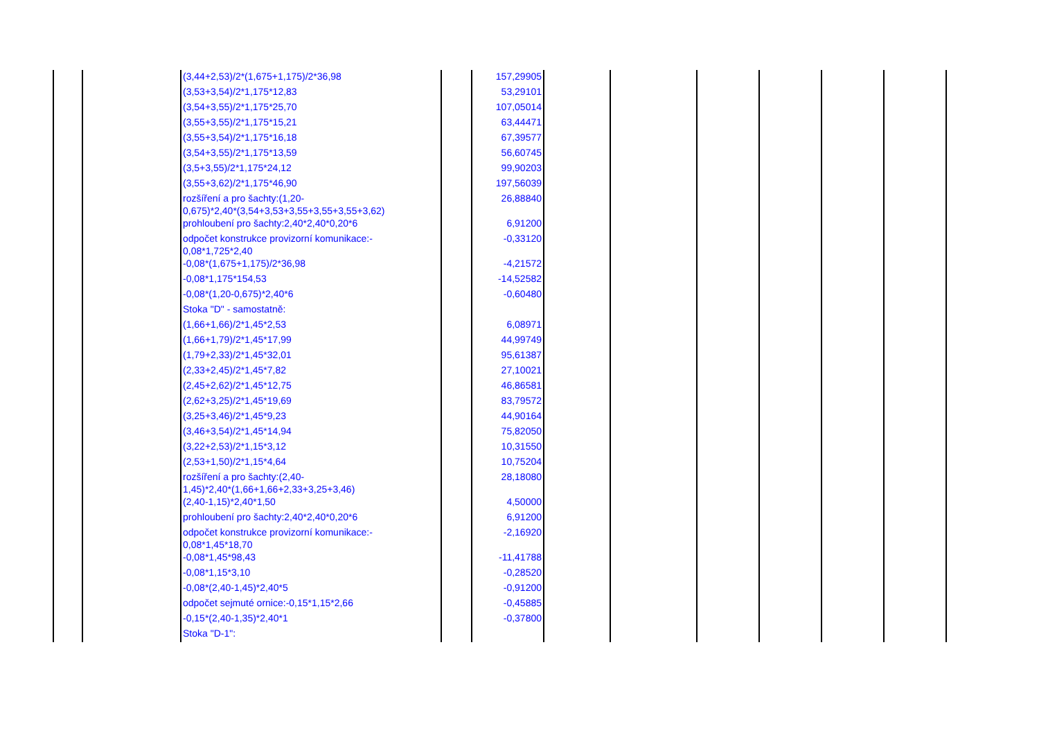| | | (3,44+2,53)/2*(1,675+1,175)/2*36,98 | | 157,29905 | | | | | | |
| | | (3,53+3,54)/2*1,175*12,83 | | 53,29101 | | | | | | |
| | | (3,54+3,55)/2*1,175*25,70 | | 107,05014 | | | | | | |
| | | (3,55+3,55)/2*1,175*15,21 | | 63,44471 | | | | | | |
| | | (3,55+3,54)/2*1,175*16,18 | | 67,39577 | | | | | | |
| | | (3,54+3,55)/2*1,175*13,59 | | 56,60745 | | | | | | |
| | | (3,5+3,55)/2*1,175*24,12 | | 99,90203 | | | | | | |
| | | (3,55+3,62)/2*1,175*46,90 | | 197,56039 | | | | | | |
| | | rozšíření a pro šachty:(1,20- 0,675)*2,40*(3,54+3,53+3,55+3,55+3,55+3,62) | | 26,88840 | | | | | | |
| | | prohloubení pro šachty:2,40*2,40*0,20*6 | | 6,91200 | | | | | | |
| | | odpočet konstrukce provizorní komunikace:- 0,08*1,725*2,40 | | -0,33120 | | | | | | |
| | | -0,08*(1,675+1,175)/2*36,98 | | -4,21572 | | | | | | |
| | | -0,08*1,175*154,53 | | -14,52582 | | | | | | |
| | | -0,08*(1,20-0,675)*2,40*6 | | -0,60480 | | | | | | |
| | | Stoka "D" - samostatně: | | | | | | | | |
| | | (1,66+1,66)/2*1,45*2,53 | | 6,08971 | | | | | | |
| | | (1,66+1,79)/2*1,45*17,99 | | 44,99749 | | | | | | |
| | | (1,79+2,33)/2*1,45*32,01 | | 95,61387 | | | | | | |
| | | (2,33+2,45)/2*1,45*7,82 | | 27,10021 | | | | | | |
| | | (2,45+2,62)/2*1,45*12,75 | | 46,86581 | | | | | | |
| | | (2,62+3,25)/2*1,45*19,69 | | 83,79572 | | | | | | |
| | | (3,25+3,46)/2*1,45*9,23 | | 44,90164 | | | | | | |
| | | (3,46+3,54)/2*1,45*14,94 | | 75,82050 | | | | | | |
| | | (3,22+2,53)/2*1,15*3,12 | | 10,31550 | | | | | | |
| | | (2,53+1,50)/2*1,15*4,64 | | 10,75204 | | | | | | |
| | | rozšíření a pro šachty:(2,40- 1,45)*2,40*(1,66+1,66+2,33+3,25+3,46) | | 28,18080 | | | | | | |
| | | (2,40-1,15)*2,40*1,50 | | 4,50000 | | | | | | |
| | | prohloubení pro šachty:2,40*2,40*0,20*6 | | 6,91200 | | | | | | |
| | | odpočet konstrukce provizorní komunikace:- 0,08*1,45*18,70 | | -2,16920 | | | | | | |
| | | -0,08*1,45*98,43 | | -11,41788 | | | | | | |
| | | -0,08*1,15*3,10 | | -0,28520 | | | | | | |
| | | -0,08*(2,40-1,45)*2,40*5 | | -0,91200 | | | | | | |
| | | odpočet sejmuté ornice:-0,15*1,15*2,66 | | -0,45885 | | | | | | |
| | | -0,15*(2,40-1,35)*2,40*1 | | -0,37800 | | | | | | |
| | | Stoka "D-1": | | | | | | | | |